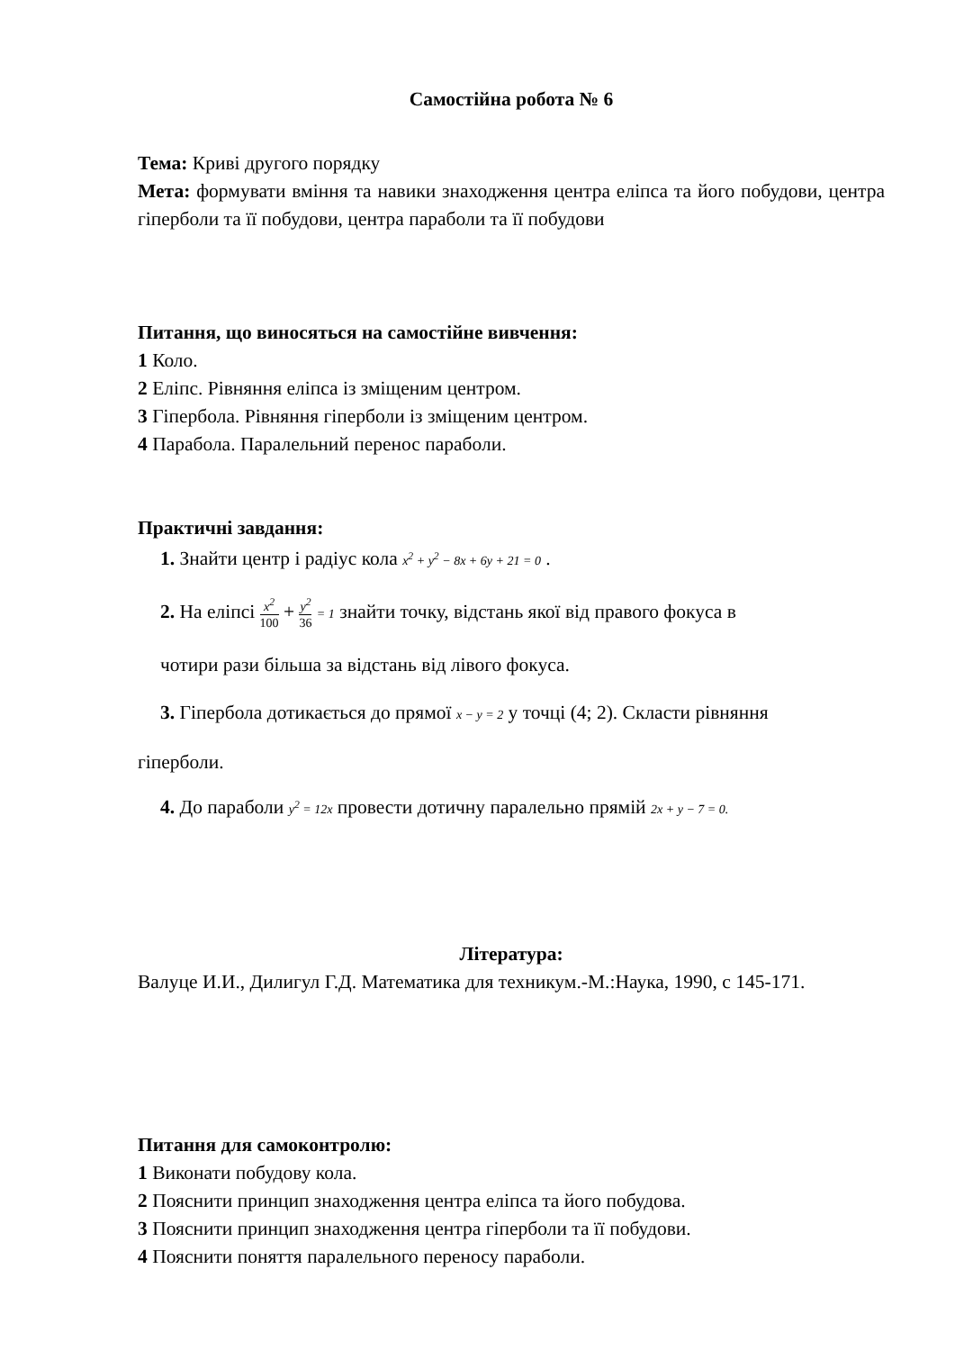Самостійна робота № 6
Тема: Криві другого порядку
Мета: формувати вміння та навики знаходження центра еліпса та його побудови, центра гіперболи та її побудови, центра параболи та її побудови
Питання, що виносяться на самостійне вивчення:
1 Коло.
2 Еліпс. Рівняння еліпса із зміщеним центром.
3 Гіпербола. Рівняння гіперболи із зміщеним центром.
4 Парабола. Паралельний перенос параболи.
Практичні завдання:
1. Знайти центр і радіус кола x<sup>2</sup> + y<sup>2</sup> − 8x + 6y + 21 = 0 .
2. На еліпсі x<sup>2</sup> 100 + y<sup>2</sup> 36 = 1 знайти точку, відстань якої від правого фокуса в
чотири рази більша за відстань від лівого фокуса.
3. Гіпербола дотикається до прямої x − y = 2 у точці (4; 2). Скласти рівняння
гіперболи.
4. До параболи y<sup>2</sup> = 12x провести дотичну паралельно прямій 2x + y − 7 = 0.
Література:
Валуце И.И., Дилигул Г.Д. Математика для техникум.-М.:Наука, 1990, с 145-171.
Питання для самоконтролю:
1 Виконати побудову кола.
2 Пояснити принцип знаходження центра еліпса та його побудова.
3 Пояснити принцип знаходження центра гіперболи та її побудови.
4 Пояснити поняття паралельного переносу параболи.